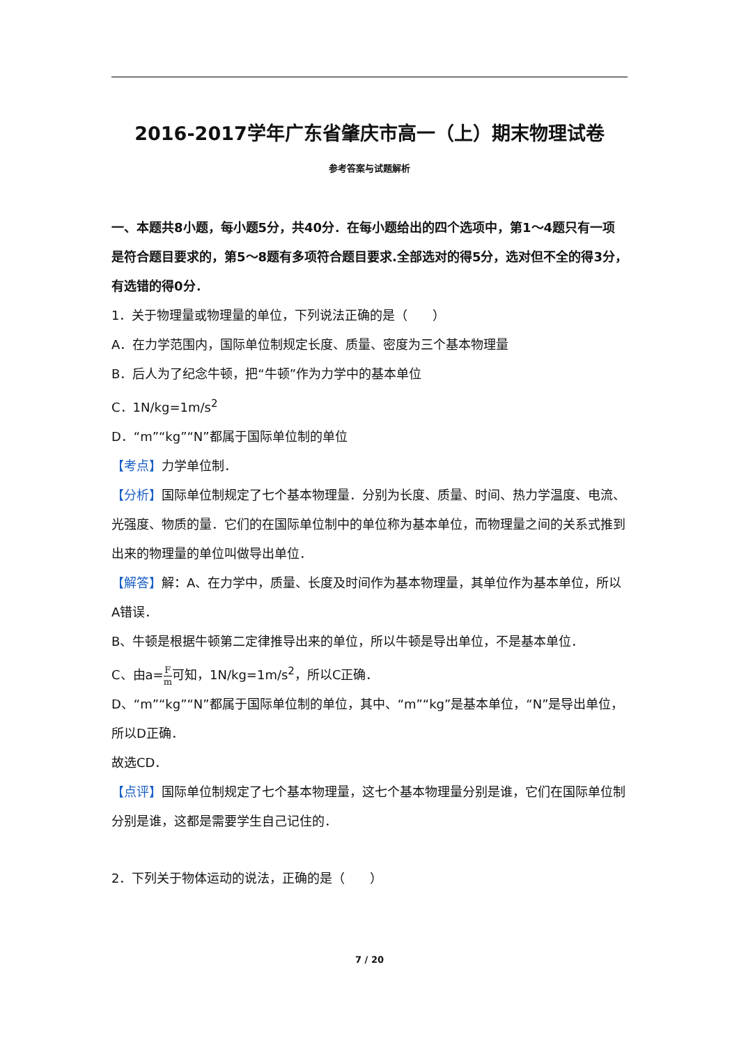2016-2017学年广东省肇庆市高一（上）期末物理试卷
参考答案与试题解析
一、本题共8小题，每小题5分，共40分．在每小题给出的四个选项中，第1～4题只有一项是符合题目要求的，第5～8题有多项符合题目要求.全部选对的得5分，选对但不全的得3分，有选错的得0分．
1．关于物理量或物理量的单位，下列说法正确的是（　　）
A．在力学范围内，国际单位制规定长度、质量、密度为三个基本物理量
B．后人为了纪念牛顿，把“牛顿”作为力学中的基本单位
C．1N/kg=1m/s<sup>2</sup>
D．“m”“kg”“N”都属于国际单位制的单位
【考点】力学单位制．
【分析】国际单位制规定了七个基本物理量．分别为长度、质量、时间、热力学温度、电流、光强度、物质的量．它们的在国际单位制中的单位称为基本单位，而物理量之间的关系式推到出来的物理量的单位叫做导出单位．
【解答】解：A、在力学中，质量、长度及时间作为基本物理量，其单位作为基本单位，所以A错误．
B、牛顿是根据牛顿第二定律推导出来的单位，所以牛顿是导出单位，不是基本单位．
C、由a=F m可知，1N/kg=1m/s<sup>2</sup>，所以C正确．
D、“m”“kg”“N”都属于国际单位制的单位，其中、“m”“kg”是基本单位，“N”是导出单位，所以D正确．
故选CD．
【点评】国际单位制规定了七个基本物理量，这七个基本物理量分别是谁，它们在国际单位制分别是谁，这都是需要学生自己记住的．
2．下列关于物体运动的说法，正确的是（　　）
7 / 20